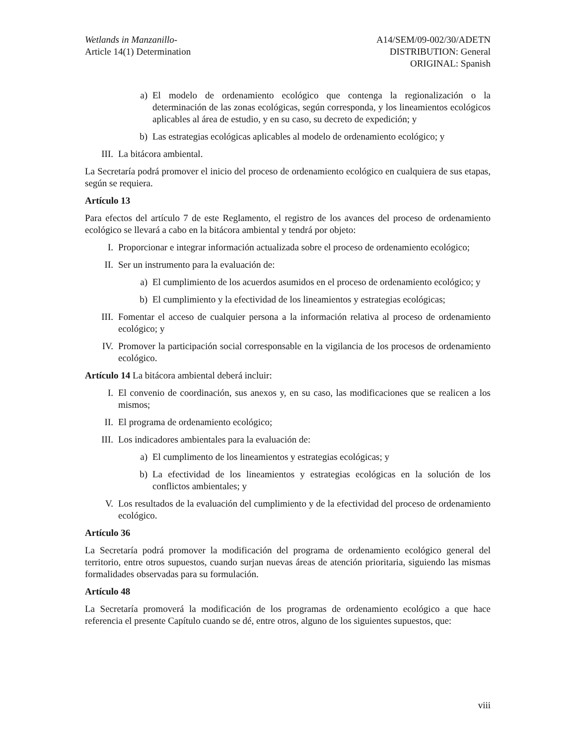Wetlands in Manzanillo-
Article 14(1) Determination
A14/SEM/09-002/30/ADETN
DISTRIBUTION: General
ORIGINAL: Spanish
a) El modelo de ordenamiento ecológico que contenga la regionalización o la determinación de las zonas ecológicas, según corresponda, y los lineamientos ecológicos aplicables al área de estudio, y en su caso, su decreto de expedición; y
b) Las estrategias ecológicas aplicables al modelo de ordenamiento ecológico; y
III. La bitácora ambiental.
La Secretaría podrá promover el inicio del proceso de ordenamiento ecológico en cualquiera de sus etapas, según se requiera.
Artículo 13
Para efectos del artículo 7 de este Reglamento, el registro de los avances del proceso de ordenamiento ecológico se llevará a cabo en la bitácora ambiental y tendrá por objeto:
I. Proporcionar e integrar información actualizada sobre el proceso de ordenamiento ecológico;
II. Ser un instrumento para la evaluación de:
a) El cumplimiento de los acuerdos asumidos en el proceso de ordenamiento ecológico; y
b) El cumplimiento y la efectividad de los lineamientos y estrategias ecológicas;
III. Fomentar el acceso de cualquier persona a la información relativa al proceso de ordenamiento ecológico; y
IV. Promover la participación social corresponsable en la vigilancia de los procesos de ordenamiento ecológico.
Artículo 14 La bitácora ambiental deberá incluir:
I. El convenio de coordinación, sus anexos y, en su caso, las modificaciones que se realicen a los mismos;
II. El programa de ordenamiento ecológico;
III. Los indicadores ambientales para la evaluación de:
a) El cumplimento de los lineamientos y estrategias ecológicas; y
b) La efectividad de los lineamientos y estrategias ecológicas en la solución de los conflictos ambientales; y
V. Los resultados de la evaluación del cumplimiento y de la efectividad del proceso de ordenamiento ecológico.
Artículo 36
La Secretaría podrá promover la modificación del programa de ordenamiento ecológico general del territorio, entre otros supuestos, cuando surjan nuevas áreas de atención prioritaria, siguiendo las mismas formalidades observadas para su formulación.
Artículo 48
La Secretaría promoverá la modificación de los programas de ordenamiento ecológico a que hace referencia el presente Capítulo cuando se dé, entre otros, alguno de los siguientes supuestos, que:
viii